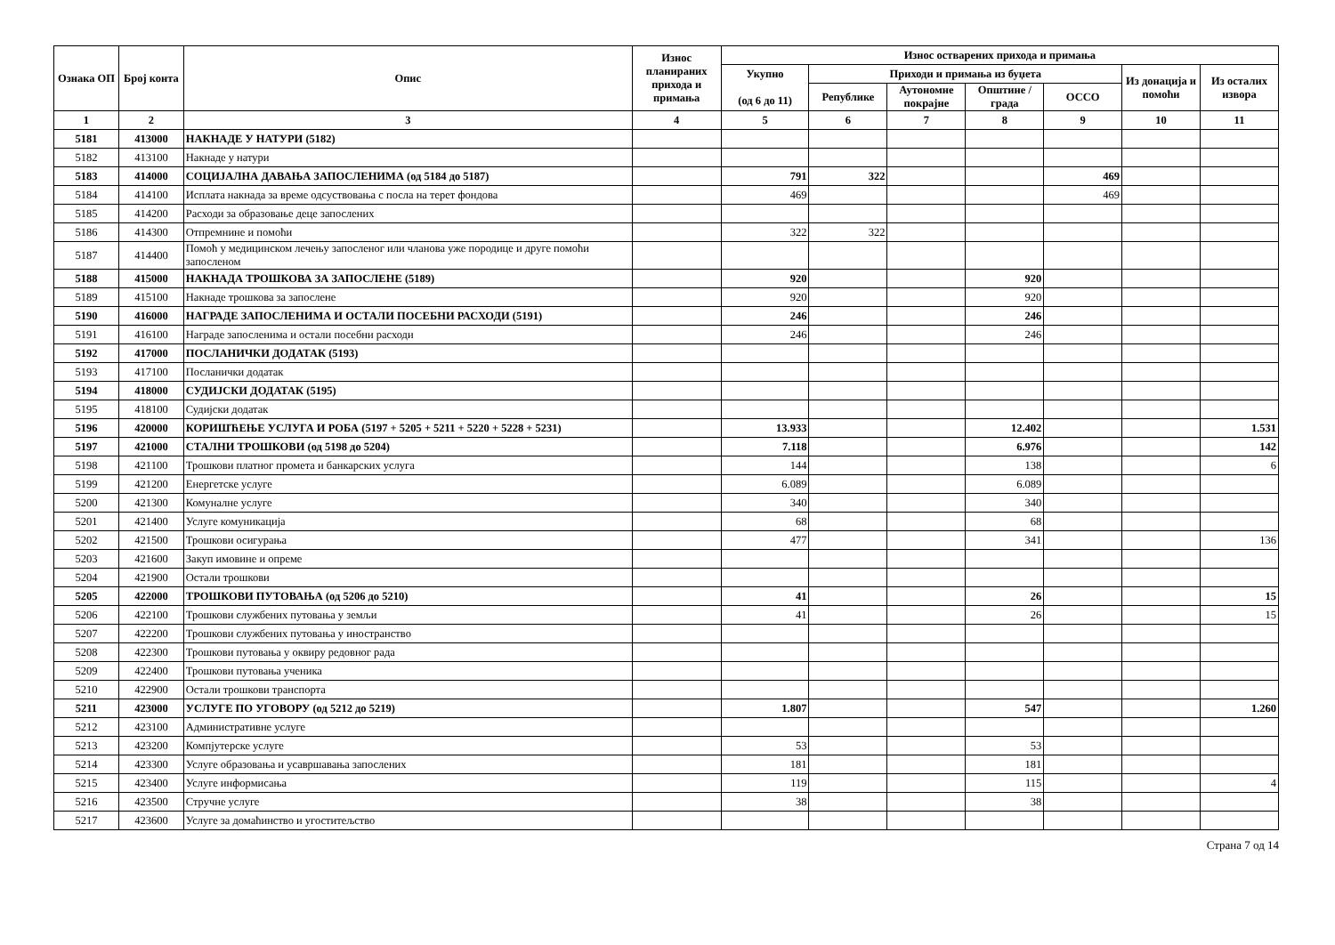| Ознака ОП | Број конта | Опис | Износ планираних прихода и примања | Износ остварених прихода и примања | | | | | | |
| --- | --- | --- | --- | --- | --- | --- | --- | --- | --- | --- |
| | | | | Укупно (од 6 до 11) | Приходи и примања из буџета | | | | Из донација и помоћи | Из осталих извора |
| | | | | | Републике | Аутономне покрајне | Општине / града | ОССО | | |
| 1 | 2 | 3 | 4 | 5 | 6 | 7 | 8 | 9 | 10 | 11 |
| 5181 | 413000 | НАКНАДЕ У НАТУРИ (5182) | | | | | | | | |
| 5182 | 413100 | Накнаде у натури | | | | | | | | |
| 5183 | 414000 | СОЦИЈАЛНА ДАВАЊА ЗАПОСЛЕНИМА (од 5184 до 5187) | | 791 | 322 | | | 469 | | |
| 5184 | 414100 | Исплата накнада за време одсуствовања с посла на терет фондова | | 469 | | | | 469 | | |
| 5185 | 414200 | Расходи за образовање деце запослених | | | | | | | | |
| 5186 | 414300 | Отпремнине и помоћи | | 322 | 322 | | | | | |
| 5187 | 414400 | Помоћ у медицинском лечењу запосленог или чланова уже породице и друге помоћи запосленом | | | | | | | | |
| 5188 | 415000 | НАКНАДА ТРОШКОВА ЗА ЗАПОСЛЕНЕ (5189) | | 920 | | | 920 | | | |
| 5189 | 415100 | Накнаде трошкова за запослене | | 920 | | | 920 | | | |
| 5190 | 416000 | НАГРАДЕ ЗАПОСЛЕНИМА И ОСТАЛИ ПОСЕБНИ РАСХОДИ (5191) | | 246 | | | 246 | | | |
| 5191 | 416100 | Награде запосленима и остали посебни расходи | | 246 | | | 246 | | | |
| 5192 | 417000 | ПОСЛАНИЧКИ ДОДАТАК (5193) | | | | | | | | |
| 5193 | 417100 | Посланички додатак | | | | | | | | |
| 5194 | 418000 | СУДИЈСКИ ДОДАТАК (5195) | | | | | | | | |
| 5195 | 418100 | Судијски додатак | | | | | | | | |
| 5196 | 420000 | КОРИШЋЕЊЕ УСЛУГА И РОБА (5197 + 5205 + 5211 + 5220 + 5228 + 5231) | | 13.933 | | | 12.402 | | | 1.531 |
| 5197 | 421000 | СТАЛНИ ТРОШКОВИ (од 5198 до 5204) | | 7.118 | | | 6.976 | | | 142 |
| 5198 | 421100 | Трошкови платног промета и банкарских услуга | | 144 | | | 138 | | | 6 |
| 5199 | 421200 | Енергетске услуге | | 6.089 | | | 6.089 | | | |
| 5200 | 421300 | Комуналне услуге | | 340 | | | 340 | | | |
| 5201 | 421400 | Услуге комуникација | | 68 | | | 68 | | | |
| 5202 | 421500 | Трошкови осигурања | | 477 | | | 341 | | | 136 |
| 5203 | 421600 | Закуп имовине и опреме | | | | | | | | |
| 5204 | 421900 | Остали трошкови | | | | | | | | |
| 5205 | 422000 | ТРОШКОВИ ПУТОВАЊА (од 5206 до 5210) | | 41 | | | 26 | | | 15 |
| 5206 | 422100 | Трошкови службених путовања у земљи | | 41 | | | 26 | | | 15 |
| 5207 | 422200 | Трошкови службених путовања у иностранство | | | | | | | | |
| 5208 | 422300 | Трошкови путовања у оквиру редовног рада | | | | | | | | |
| 5209 | 422400 | Трошкови путовања ученика | | | | | | | | |
| 5210 | 422900 | Остали трошкови транспорта | | | | | | | | |
| 5211 | 423000 | УСЛУГЕ ПО УГОВОРУ (од 5212 до 5219) | | 1.807 | | | 547 | | | 1.260 |
| 5212 | 423100 | Административне услуге | | | | | | | | |
| 5213 | 423200 | Компјутерске услуге | | 53 | | | 53 | | | |
| 5214 | 423300 | Услуге образовања и усавршавања запослених | | 181 | | | 181 | | | |
| 5215 | 423400 | Услуге информисања | | 119 | | | 115 | | | 4 |
| 5216 | 423500 | Стручне услуге | | 38 | | | 38 | | | |
| 5217 | 423600 | Услуге за домаћинство и угоститељство | | | | | | | | |
Страна 7 од 14